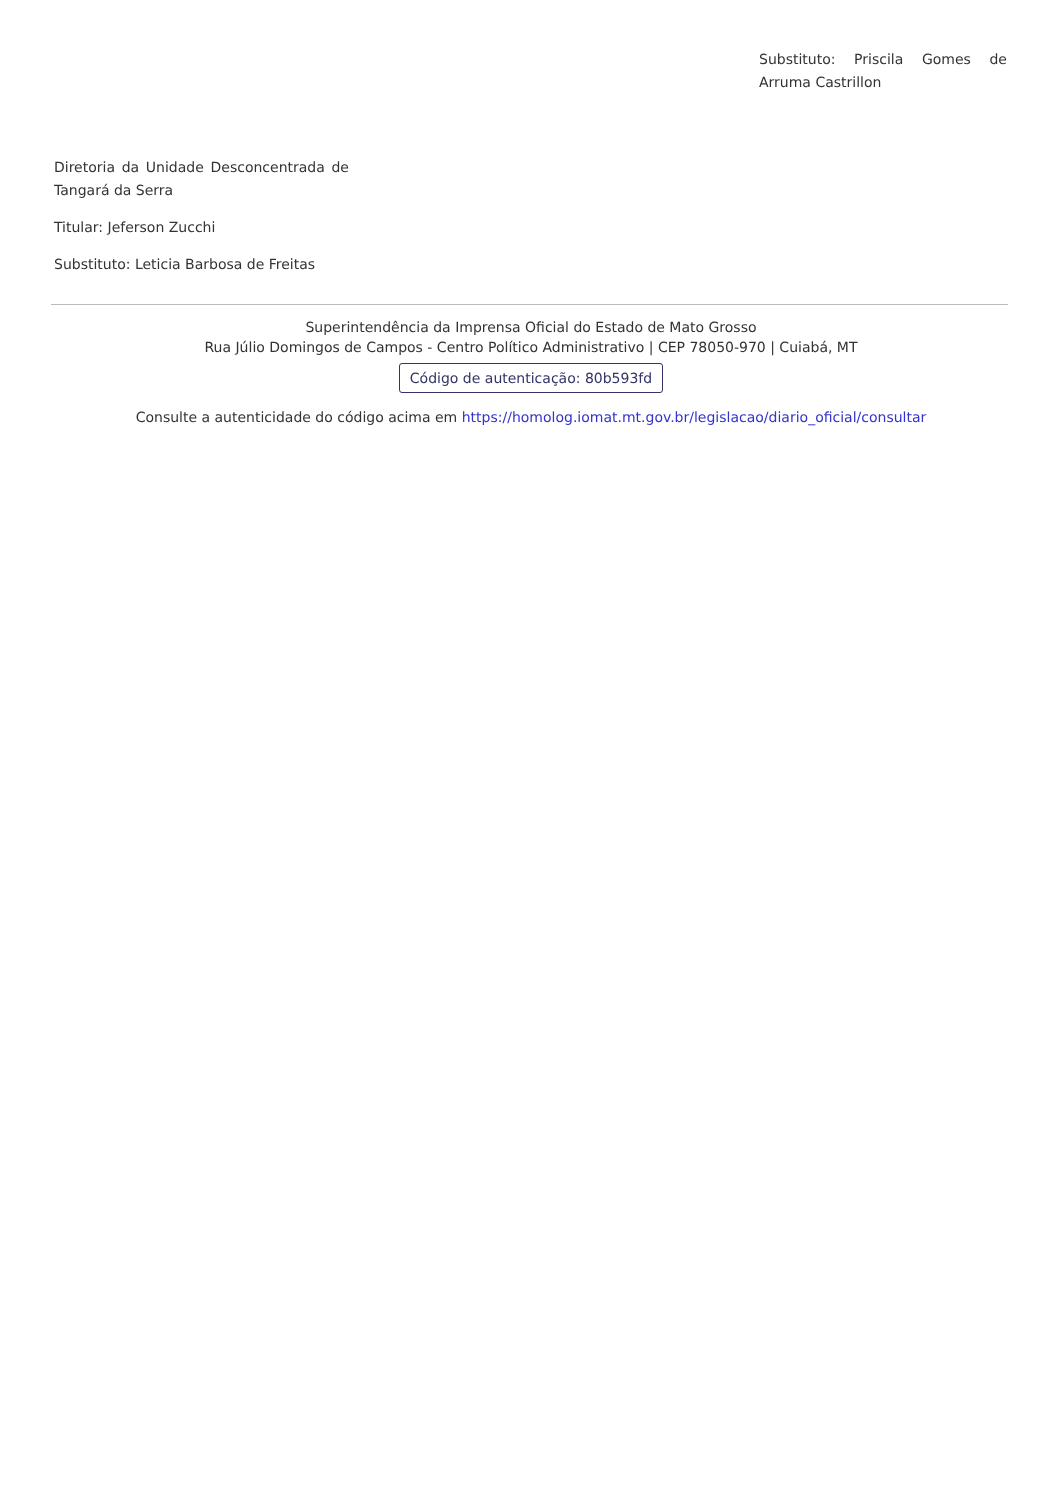Substituto: Priscila Gomes de Arruma Castrillon
Diretoria da Unidade Desconcentrada de Tangará da Serra
Titular: Jeferson Zucchi
Substituto: Leticia Barbosa de Freitas
Superintendência da Imprensa Oficial do Estado de Mato Grosso
Rua Júlio Domingos de Campos - Centro Político Administrativo | CEP 78050-970 | Cuiabá, MT
Código de autenticação: 80b593fd
Consulte a autenticidade do código acima em https://homolog.iomat.mt.gov.br/legislacao/diario_oficial/consultar